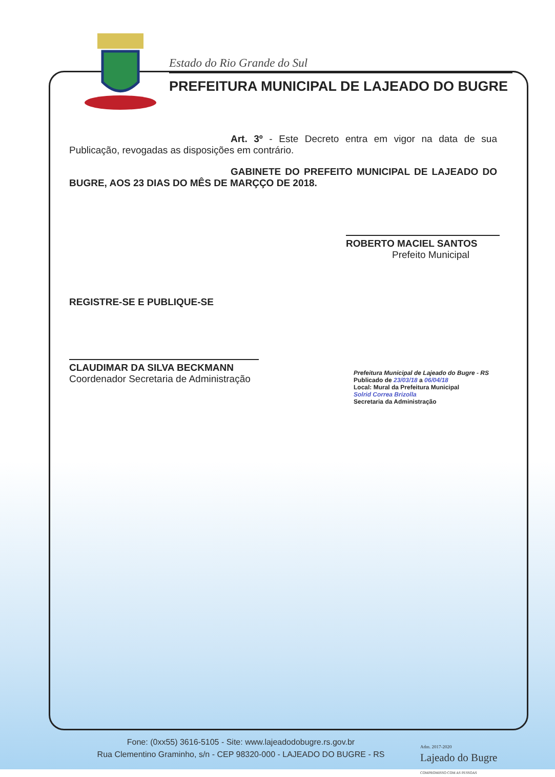Estado do Rio Grande do Sul
PREFEITURA MUNICIPAL DE LAJEADO DO BUGRE
Art. 3º - Este Decreto entra em vigor na data de sua Publicação, revogadas as disposições em contrário.
GABINETE DO PREFEITO MUNICIPAL DE LAJEADO DO BUGRE, AOS 23 DIAS DO MÊS DE MARÇÇO DE 2018.
ROBERTO MACIEL SANTOS
Prefeito Municipal
REGISTRE-SE E PUBLIQUE-SE
CLAUDIMAR DA SILVA BECKMANN
Coordenador Secretaria de Administração
Prefeitura Municipal de Lajeado do Bugre - RS
Publicado de 23/03/18 a 06/04/18
Local: Mural da Prefeitura Municipal
Solrid Correa Brizolla
Secretaria da Administração
Fone: (0xx55) 3616-5105 - Site: www.lajeadodobugre.rs.gov.br
Rua Clementino Graminho, s/n - CEP 98320-000 - LAJEADO DO BUGRE - RS
Adm. 2017-2020
Lajeado do Bugre
COMPROMISSO COM AS PESSOAS